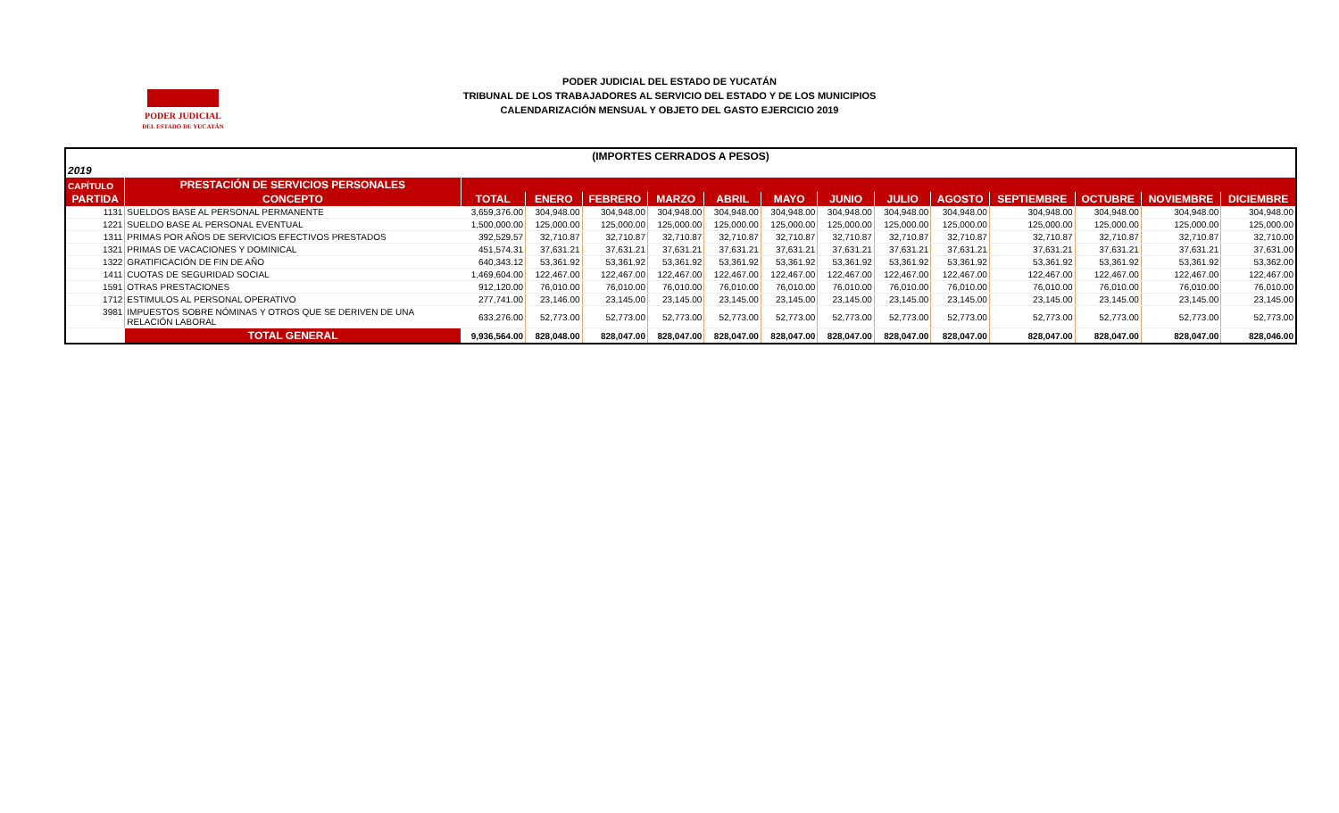PODER JUDICIAL
DEL ESTADO DE YUCATÁN
PODER JUDICIAL DEL ESTADO DE YUCATÁN
TRIBUNAL DE LOS TRABAJADORES AL SERVICIO DEL ESTADO Y DE LOS MUNICIPIOS
CALENDARIZACIÓN MENSUAL Y OBJETO DEL GASTO EJERCICIO 2019
| (IMPORTES CERRADOS A PESOS) | | | | | | | | | | | | | | |
| 2019 | | | | | | | | | | | | | | |
| CAPÍTULO | PRESTACIÓN DE SERVICIOS PERSONALES | | | | | | | | | | | | | |
| PARTIDA | CONCEPTO | TOTAL | ENERO | FEBRERO | MARZO | ABRIL | MAYO | JUNIO | JULIO | AGOSTO | SEPTIEMBRE | OCTUBRE | NOVIEMBRE | DICIEMBRE |
| 1131 | SUELDOS BASE AL PERSONAL PERMANENTE | 3,659,376.00 | 304,948.00 | 304,948.00 | 304,948.00 | 304,948.00 | 304,948.00 | 304,948.00 | 304,948.00 | 304,948.00 | 304,948.00 | 304,948.00 | 304,948.00 | 304,948.00 |
| 1221 | SUELDO BASE AL PERSONAL EVENTUAL | 1,500,000.00 | 125,000.00 | 125,000.00 | 125,000.00 | 125,000.00 | 125,000.00 | 125,000.00 | 125,000.00 | 125,000.00 | 125,000.00 | 125,000.00 | 125,000.00 | 125,000.00 |
| 1311 | PRIMAS POR AÑOS DE SERVICIOS EFECTIVOS PRESTADOS | 392,529.57 | 32,710.87 | 32,710.87 | 32,710.87 | 32,710.87 | 32,710.87 | 32,710.87 | 32,710.87 | 32,710.87 | 32,710.87 | 32,710.87 | 32,710.87 | 32,710.00 |
| 1321 | PRIMAS DE VACACIONES Y DOMINICAL | 451,574.31 | 37,631.21 | 37,631.21 | 37,631.21 | 37,631.21 | 37,631.21 | 37,631.21 | 37,631.21 | 37,631.21 | 37,631.21 | 37,631.21 | 37,631.21 | 37,631.00 |
| 1322 | GRATIFICACIÓN DE FIN DE AÑO | 640,343.12 | 53,361.92 | 53,361.92 | 53,361.92 | 53,361.92 | 53,361.92 | 53,361.92 | 53,361.92 | 53,361.92 | 53,361.92 | 53,361.92 | 53,361.92 | 53,362.00 |
| 1411 | CUOTAS DE SEGURIDAD SOCIAL | 1,469,604.00 | 122,467.00 | 122,467.00 | 122,467.00 | 122,467.00 | 122,467.00 | 122,467.00 | 122,467.00 | 122,467.00 | 122,467.00 | 122,467.00 | 122,467.00 | 122,467.00 |
| 1591 | OTRAS PRESTACIONES | 912,120.00 | 76,010.00 | 76,010.00 | 76,010.00 | 76,010.00 | 76,010.00 | 76,010.00 | 76,010.00 | 76,010.00 | 76,010.00 | 76,010.00 | 76,010.00 | 76,010.00 |
| 1712 | ESTIMULOS AL PERSONAL OPERATIVO | 277,741.00 | 23,146.00 | 23,145.00 | 23,145.00 | 23,145.00 | 23,145.00 | 23,145.00 | 23,145.00 | 23,145.00 | 23,145.00 | 23,145.00 | 23,145.00 | 23,145.00 |
| 3981 | IMPUESTOS SOBRE NÓMINAS Y OTROS QUE SE DERIVEN DE UNA RELACIÓN LABORAL | 633,276.00 | 52,773.00 | 52,773.00 | 52,773.00 | 52,773.00 | 52,773.00 | 52,773.00 | 52,773.00 | 52,773.00 | 52,773.00 | 52,773.00 | 52,773.00 | 52,773.00 |
| | TOTAL GENERAL | 9,936,564.00 | 828,048.00 | 828,047.00 | 828,047.00 | 828,047.00 | 828,047.00 | 828,047.00 | 828,047.00 | 828,047.00 | 828,047.00 | 828,047.00 | 828,047.00 | 828,046.00 |